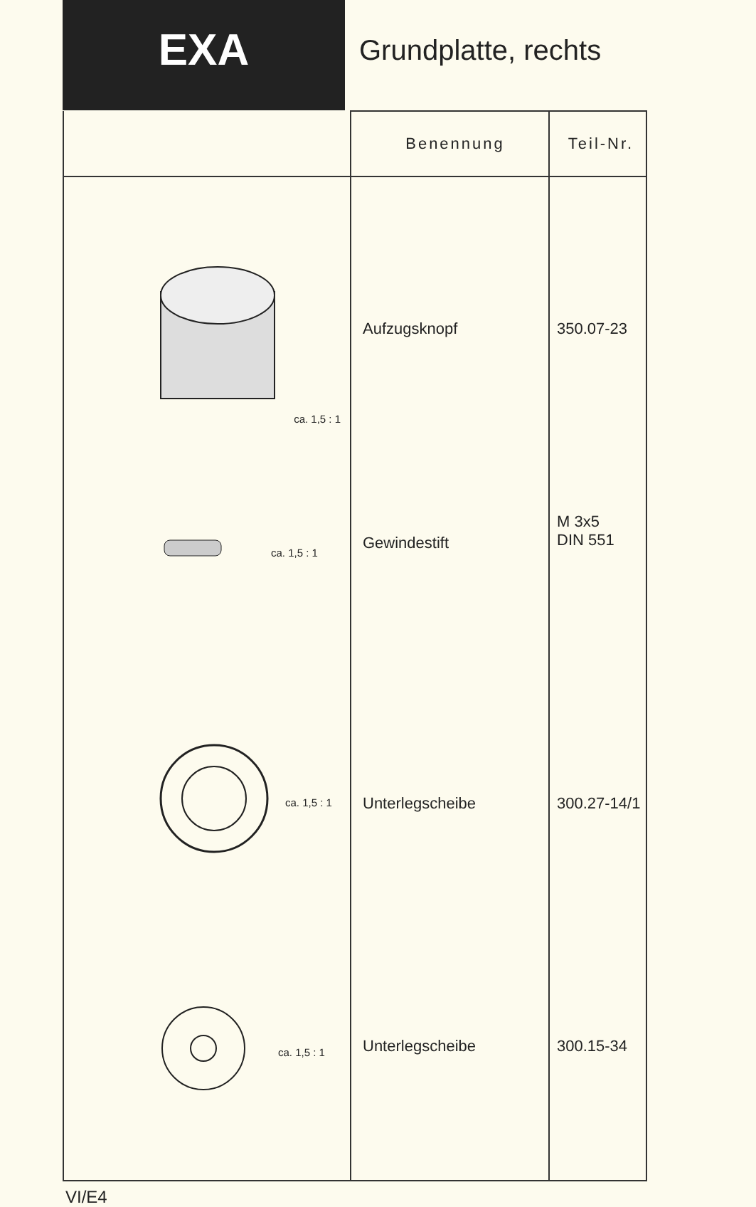EXA
Grundplatte, rechts
| | Benennung | Teil-Nr. |
| --- | --- | --- |
| ca. 1,5 : 1 | Aufzugsknopf | 350.07-23 |
| ca. 1,5 : 1 | Gewindestift | M 3x5 DIN 551 |
| ca. 1,5 : 1 | Unterlegscheibe | 300.27-14/1 |
| ca. 1,5 : 1 | Unterlegscheibe | 300.15-34 |
VI/E4